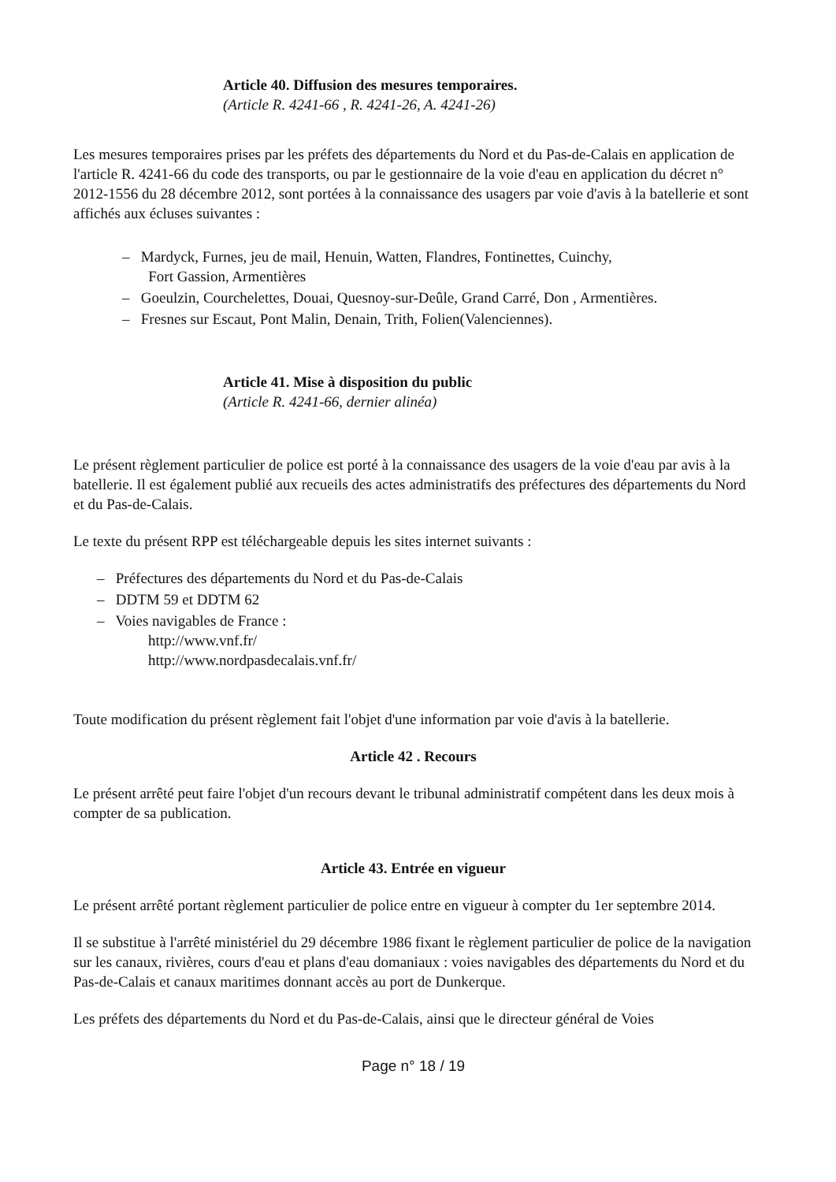Article 40. Diffusion des mesures temporaires.
(Article R. 4241-66 , R. 4241-26, A. 4241-26)
Les mesures temporaires prises par les préfets des départements du Nord et du Pas-de-Calais en application de l'article R. 4241-66 du code des transports, ou par le gestionnaire de la voie d'eau en application du décret n° 2012-1556 du 28 décembre 2012, sont portées à la connaissance des usagers par voie d'avis à la batellerie et sont affichés aux écluses suivantes :
– Mardyck, Furnes, jeu de mail, Henuin, Watten, Flandres, Fontinettes, Cuinchy,
Fort Gassion, Armentières
– Goeulzin, Courchelettes, Douai, Quesnoy-sur-Deûle, Grand Carré, Don , Armentières.
– Fresnes sur Escaut, Pont Malin, Denain, Trith, Folien(Valenciennes).
Article 41. Mise à disposition du public
(Article R. 4241-66, dernier alinéa)
Le présent règlement particulier de police est porté à la connaissance des usagers de la voie d'eau par avis à la batellerie. Il est également publié aux recueils des actes administratifs des préfectures des départements du Nord et du Pas-de-Calais.
Le texte du présent RPP est téléchargeable depuis les sites internet suivants :
– Préfectures des départements du Nord et du Pas-de-Calais
– DDTM 59 et DDTM 62
– Voies navigables de France :
http://www.vnf.fr/
http://www.nordpasdecalais.vnf.fr/
Toute modification du présent règlement fait l'objet d'une information par voie d'avis à la batellerie.
Article 42 . Recours
Le présent arrêté peut faire l'objet d'un recours devant le tribunal administratif compétent dans les deux mois à compter de sa publication.
Article 43. Entrée en vigueur
Le présent arrêté portant règlement particulier de police entre en vigueur à compter du 1er septembre 2014.
Il se substitue à l'arrêté ministériel du 29 décembre 1986 fixant le règlement particulier de police de la navigation sur les canaux, rivières, cours d'eau et plans d'eau domaniaux : voies navigables des départements du Nord et du Pas-de-Calais et canaux maritimes donnant accès au port de Dunkerque.
Les préfets des départements du Nord et du Pas-de-Calais, ainsi que le directeur général de Voies
Page n° 18 / 19